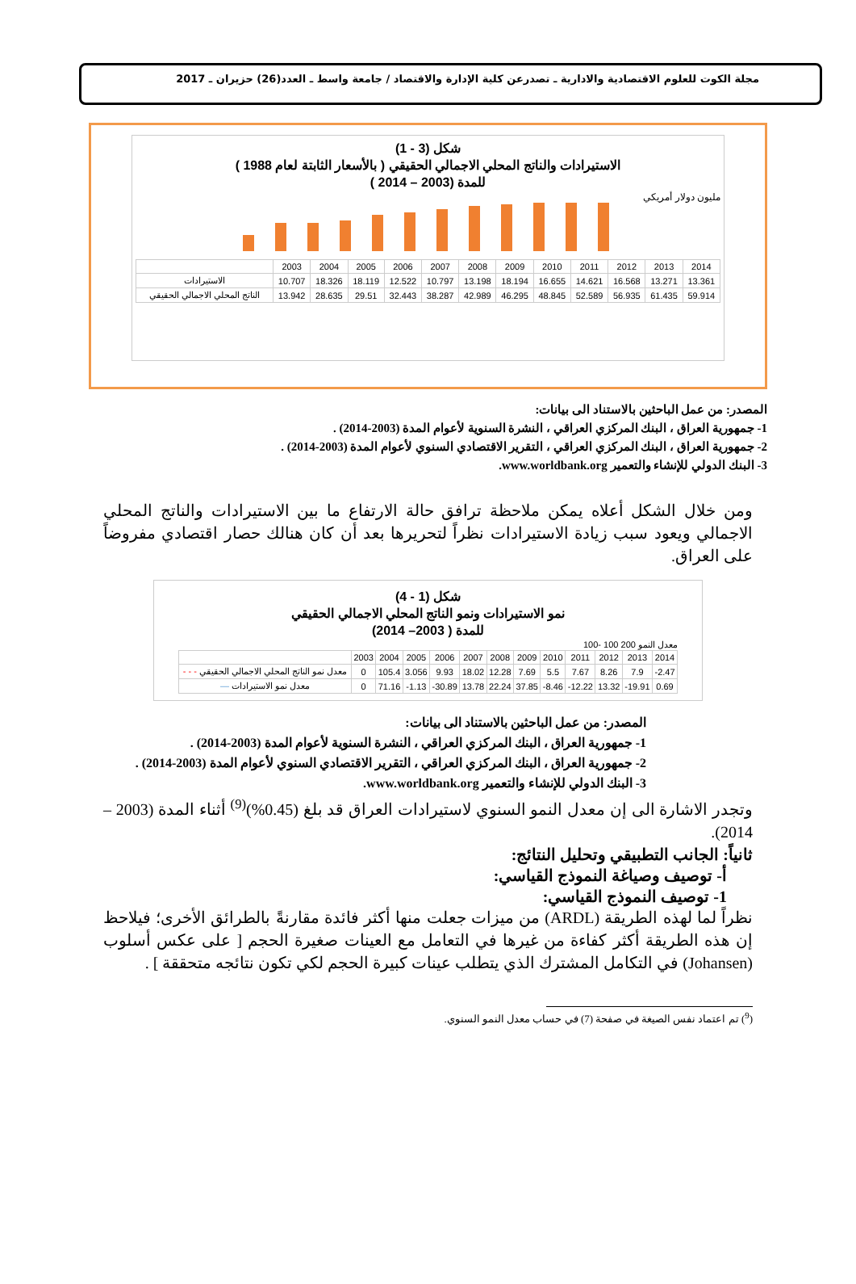مجلة الكوت للعلوم الاقتصادية والادارية ـ تصدرعن كلية الإدارة والاقتصاد / جامعة واسط ـ العدد(26) حزيران ـ 2017
شكل (3 - 1)
الاستيرادات والناتج المحلي الاجمالي الحقيقي ( بالأسعار الثابتة لعام 1988 )
للمدة (2003 – 2014 )
مليون دولار أمريكي
| | 2003 | 2004 | 2005 | 2006 | 2007 | 2008 | 2009 | 2010 | 2011 | 2012 | 2013 | 2014 |
| الاستيرادات | 10.707 | 18.326 | 18.119 | 12.522 | 10.797 | 13.198 | 18.194 | 16.655 | 14.621 | 16.568 | 13.271 | 13.361 |
| الناتج المحلي الاجمالي الحقيقي | 13.942 | 28.635 | 29.51 | 32.443 | 38.287 | 42.989 | 46.295 | 48.845 | 52.589 | 56.935 | 61.435 | 59.914 |
المصدر: من عمل الباحثين بالاستناد الى بيانات:
1- جمهورية العراق ، البنك المركزي العراقي ، النشرة السنوية لأعوام المدة (2003-2014) .
2- جمهورية العراق ، البنك المركزي العراقي ، التقرير الاقتصادي السنوي لأعوام المدة (2003-2014) .
3- البنك الدولي للإنشاء والتعمير www.worldbank.org.
ومن خلال الشكل أعلاه يمكن ملاحظة ترافق حالة الارتفاع ما بين الاستيرادات والناتج المحلي الاجمالي ويعود سبب زيادة الاستيرادات نظراً لتحريرها بعد أن كان هنالك حصار اقتصادي مفروضاً على العراق.
شكل (1 - 4)
نمو الاستيرادات ونمو الناتج المحلي الاجمالي الحقيقي
للمدة ( 2003– 2014)
معدل النمو 200 100 -100
| | 2003 | 2004 | 2005 | 2006 | 2007 | 2008 | 2009 | 2010 | 2011 | 2012 | 2013 | 2014 |
| - - - معدل نمو الناتج المحلي الاجمالي الحقيقي | 0 | 105.4 | 3.056 | 9.93 | 18.02 | 12.28 | 7.69 | 5.5 | 7.67 | 8.26 | 7.9 | -2.47 |
| — معدل نمو الاستيرادات | 0 | 71.16 | -1.13 | -30.89 | 13.78 | 22.24 | 37.85 | -8.46 | -12.22 | 13.32 | -19.91 | 0.69 |
المصدر: من عمل الباحثين بالاستناد الى بيانات:
1- جمهورية العراق ، البنك المركزي العراقي ، النشرة السنوية لأعوام المدة (2003-2014) .
2- جمهورية العراق ، البنك المركزي العراقي ، التقرير الاقتصادي السنوي لأعوام المدة (2003-2014) .
3- البنك الدولي للإنشاء والتعمير www.worldbank.org.
وتجدر الاشارة الى إن معدل النمو السنوي لاستيرادات العراق قد بلغ (0.45%)<sup>(9)</sup> أثناء المدة (2003 – 2014).
ثانياً: الجانب التطبيقي وتحليل النتائج:
أ- توصيف وصياغة النموذج القياسي:
1- توصيف النموذج القياسي:
نظراً لما لهذه الطريقة (ARDL) من ميزات جعلت منها أكثر فائدة مقارنةً بالطرائق الأخرى؛ فيلاحظ إن هذه الطريقة أكثر كفاءة من غيرها في التعامل مع العينات صغيرة الحجم [ على عكس أسلوب (Johansen) في التكامل المشترك الذي يتطلب عينات كبيرة الحجم لكي تكون نتائجه متحققة ] .
(<sup>9</sup>) تم اعتماد نفس الصيغة في صفحة (7) في حساب معدل النمو السنوي.